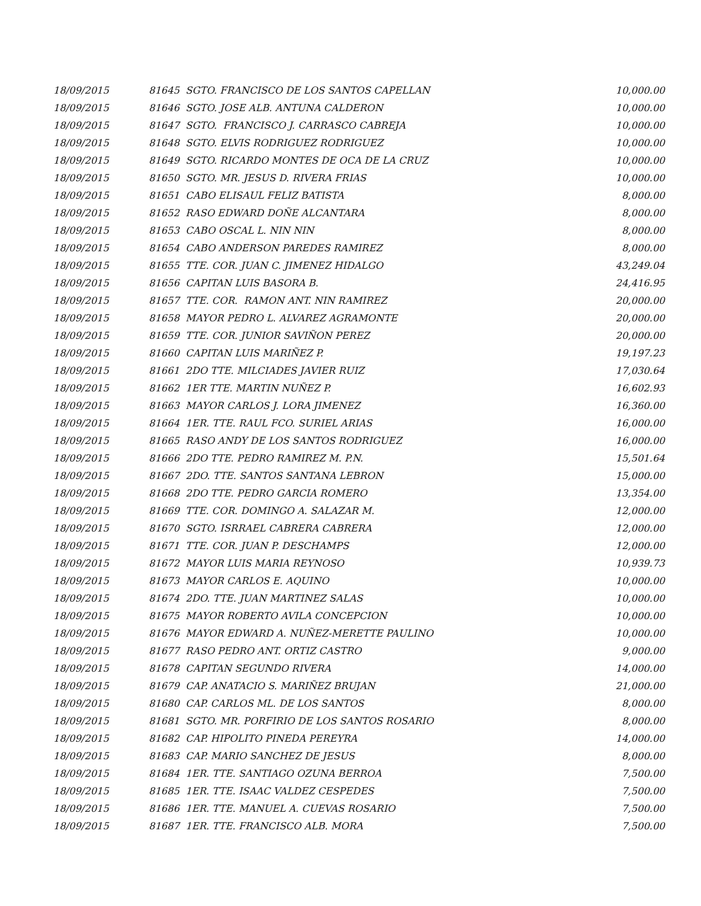| 18/09/2015 | 81645 SGTO. FRANCISCO DE LOS SANTOS CAPELLAN | 10,000.00 |
| 18/09/2015 | 81646 SGTO. JOSE ALB. ANTUNA CALDERON | 10,000.00 |
| 18/09/2015 | 81647 SGTO. FRANCISCO J. CARRASCO CABREJA | 10,000.00 |
| 18/09/2015 | 81648 SGTO. ELVIS RODRIGUEZ RODRIGUEZ | 10,000.00 |
| 18/09/2015 | 81649 SGTO. RICARDO MONTES DE OCA DE LA CRUZ | 10,000.00 |
| 18/09/2015 | 81650 SGTO. MR. JESUS D. RIVERA FRIAS | 10,000.00 |
| 18/09/2015 | 81651 CABO ELISAUL FELIZ BATISTA | 8,000.00 |
| 18/09/2015 | 81652 RASO EDWARD DOÑE ALCANTARA | 8,000.00 |
| 18/09/2015 | 81653 CABO OSCAL L. NIN NIN | 8,000.00 |
| 18/09/2015 | 81654 CABO ANDERSON PAREDES RAMIREZ | 8,000.00 |
| 18/09/2015 | 81655 TTE. COR. JUAN C. JIMENEZ HIDALGO | 43,249.04 |
| 18/09/2015 | 81656 CAPITAN LUIS BASORA B. | 24,416.95 |
| 18/09/2015 | 81657 TTE. COR. RAMON ANT. NIN RAMIREZ | 20,000.00 |
| 18/09/2015 | 81658 MAYOR PEDRO L. ALVAREZ AGRAMONTE | 20,000.00 |
| 18/09/2015 | 81659 TTE. COR. JUNIOR SAVIÑON PEREZ | 20,000.00 |
| 18/09/2015 | 81660 CAPITAN LUIS MARIÑEZ P. | 19,197.23 |
| 18/09/2015 | 81661 2DO TTE. MILCIADES JAVIER RUIZ | 17,030.64 |
| 18/09/2015 | 81662 1ER TTE. MARTIN NUÑEZ P. | 16,602.93 |
| 18/09/2015 | 81663 MAYOR CARLOS J. LORA JIMENEZ | 16,360.00 |
| 18/09/2015 | 81664 1ER. TTE. RAUL FCO. SURIEL ARIAS | 16,000.00 |
| 18/09/2015 | 81665 RASO ANDY DE LOS SANTOS RODRIGUEZ | 16,000.00 |
| 18/09/2015 | 81666 2DO TTE. PEDRO RAMIREZ M. P.N. | 15,501.64 |
| 18/09/2015 | 81667 2DO. TTE. SANTOS SANTANA LEBRON | 15,000.00 |
| 18/09/2015 | 81668 2DO TTE. PEDRO GARCIA ROMERO | 13,354.00 |
| 18/09/2015 | 81669 TTE. COR. DOMINGO A. SALAZAR M. | 12,000.00 |
| 18/09/2015 | 81670 SGTO. ISRRAEL CABRERA CABRERA | 12,000.00 |
| 18/09/2015 | 81671 TTE. COR. JUAN P. DESCHAMPS | 12,000.00 |
| 18/09/2015 | 81672 MAYOR LUIS MARIA REYNOSO | 10,939.73 |
| 18/09/2015 | 81673 MAYOR CARLOS E. AQUINO | 10,000.00 |
| 18/09/2015 | 81674 2DO. TTE. JUAN MARTINEZ SALAS | 10,000.00 |
| 18/09/2015 | 81675 MAYOR ROBERTO AVILA CONCEPCION | 10,000.00 |
| 18/09/2015 | 81676 MAYOR EDWARD A. NUÑEZ-MERETTE PAULINO | 10,000.00 |
| 18/09/2015 | 81677 RASO PEDRO ANT. ORTIZ CASTRO | 9,000.00 |
| 18/09/2015 | 81678 CAPITAN SEGUNDO RIVERA | 14,000.00 |
| 18/09/2015 | 81679 CAP. ANATACIO S. MARIÑEZ BRUJAN | 21,000.00 |
| 18/09/2015 | 81680 CAP. CARLOS ML. DE LOS SANTOS | 8,000.00 |
| 18/09/2015 | 81681 SGTO. MR. PORFIRIO DE LOS SANTOS ROSARIO | 8,000.00 |
| 18/09/2015 | 81682 CAP. HIPOLITO PINEDA PEREYRA | 14,000.00 |
| 18/09/2015 | 81683 CAP. MARIO SANCHEZ DE JESUS | 8,000.00 |
| 18/09/2015 | 81684 1ER. TTE. SANTIAGO OZUNA BERROA | 7,500.00 |
| 18/09/2015 | 81685 1ER. TTE. ISAAC VALDEZ CESPEDES | 7,500.00 |
| 18/09/2015 | 81686 1ER. TTE. MANUEL A. CUEVAS ROSARIO | 7,500.00 |
| 18/09/2015 | 81687 1ER. TTE. FRANCISCO ALB. MORA | 7,500.00 |